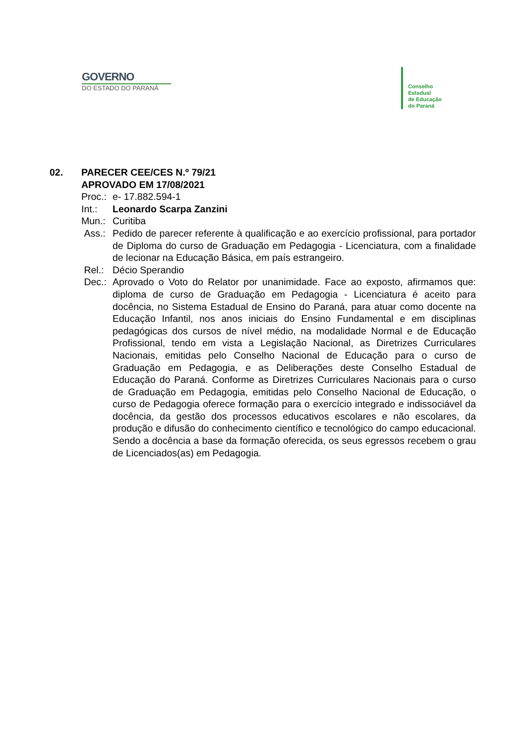GOVERNO
DO ESTADO DO PARANÁ
Conselho
Estadual
de Educação
do Paraná
02. PARECER CEE/CES N.º 79/21
APROVADO EM 17/08/2021
Proc.:
e- 17.882.594-1
Int.: Leonardo Scarpa Zanzini
Mun.: Curitiba
Ass.: Pedido de parecer referente à qualificação e ao exercício profissional, para portador de Diploma do curso de Graduação em Pedagogia - Licenciatura, com a finalidade de lecionar na Educação Básica, em país estrangeiro.
Rel.: Décio Sperandio
Dec.: Aprovado o Voto do Relator por unanimidade. Face ao exposto, afirmamos que: diploma de curso de Graduação em Pedagogia - Licenciatura é aceito para docência, no Sistema Estadual de Ensino do Paraná, para atuar como docente na Educação Infantil, nos anos iniciais do Ensino Fundamental e em disciplinas pedagógicas dos cursos de nível médio, na modalidade Normal e de Educação Profissional, tendo em vista a Legislação Nacional, as Diretrizes Curriculares Nacionais, emitidas pelo Conselho Nacional de Educação para o curso de Graduação em Pedagogia, e as Deliberações deste Conselho Estadual de Educação do Paraná. Conforme as Diretrizes Curriculares Nacionais para o curso de Graduação em Pedagogia, emitidas pelo Conselho Nacional de Educação, o curso de Pedagogia oferece formação para o exercício integrado e indissociável da docência, da gestão dos processos educativos escolares e não escolares, da produção e difusão do conhecimento científico e tecnológico do campo educacional. Sendo a docência a base da formação oferecida, os seus egressos recebem o grau de Licenciados(as) em Pedagogia.